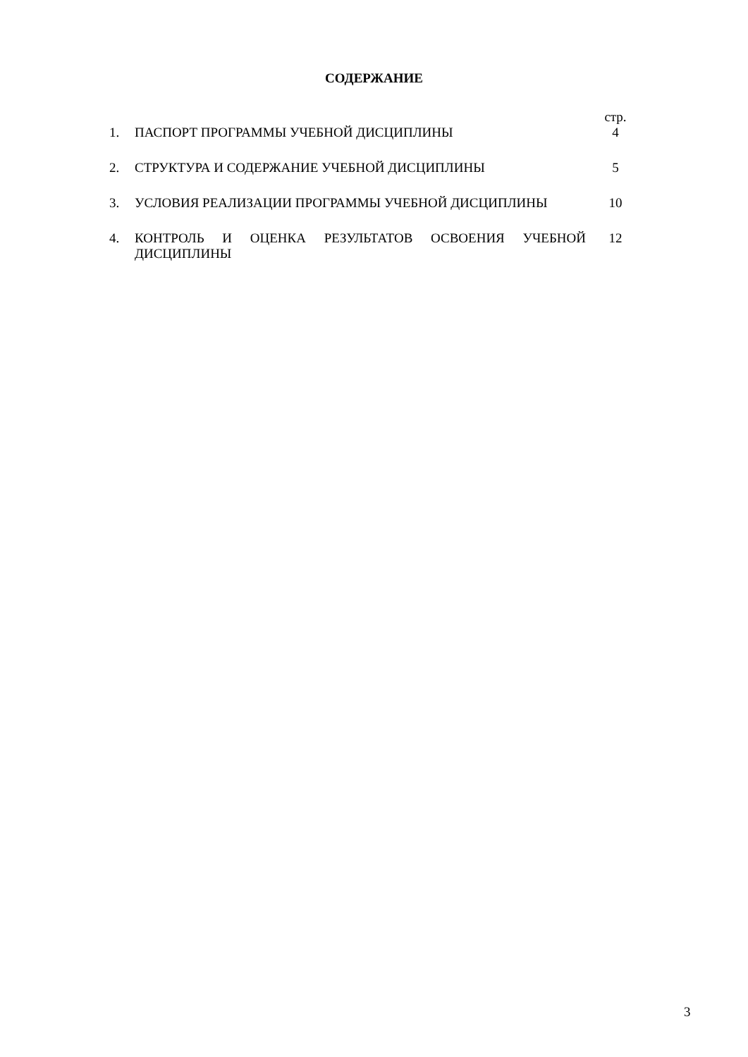СОДЕРЖАНИЕ
| | | стр. |
| 1. | ПАСПОРТ ПРОГРАММЫ УЧЕБНОЙ ДИСЦИПЛИНЫ | 4 |
| 2. | СТРУКТУРА И СОДЕРЖАНИЕ УЧЕБНОЙ ДИСЦИПЛИНЫ | 5 |
| 3. | УСЛОВИЯ РЕАЛИЗАЦИИ ПРОГРАММЫ УЧЕБНОЙ ДИСЦИПЛИНЫ | 10 |
| 4. | КОНТРОЛЬ И ОЦЕНКА РЕЗУЛЬТАТОВ ОСВОЕНИЯ УЧЕБНОЙ ДИСЦИПЛИНЫ | 12 |
3